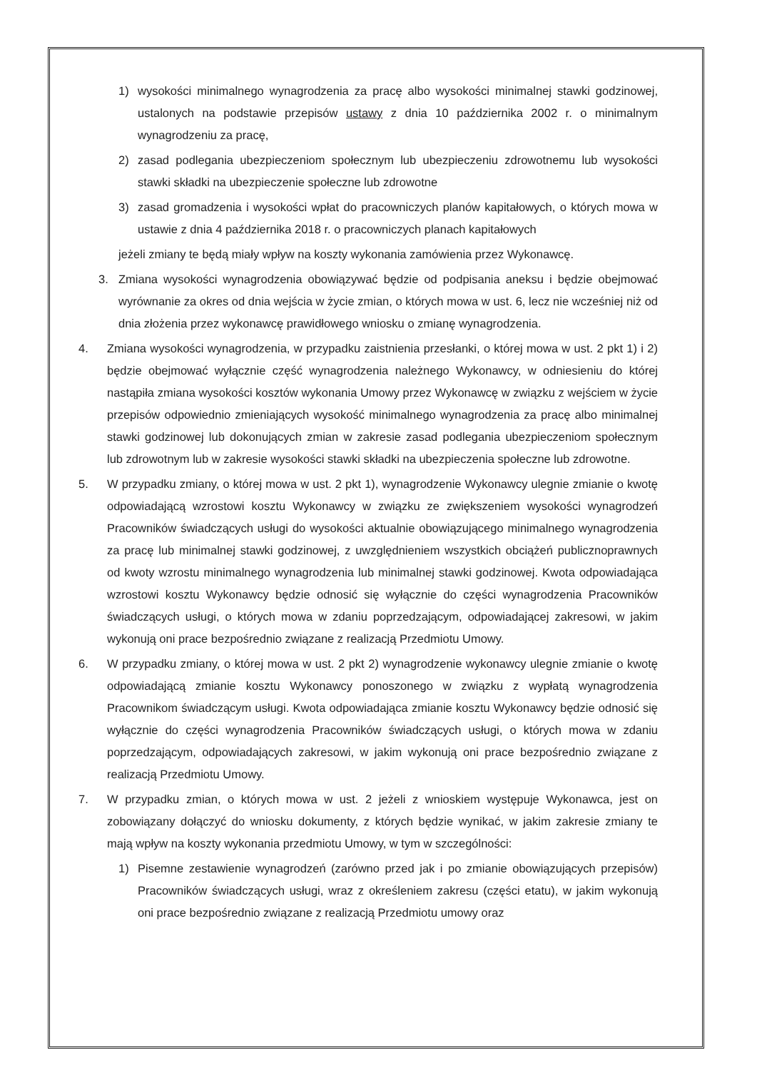1) wysokości minimalnego wynagrodzenia za pracę albo wysokości minimalnej stawki godzinowej, ustalonych na podstawie przepisów ustawy z dnia 10 października 2002 r. o minimalnym wynagrodzeniu za pracę,
2) zasad podlegania ubezpieczeniom społecznym lub ubezpieczeniu zdrowotnemu lub wysokości stawki składki na ubezpieczenie społeczne lub zdrowotne
3) zasad gromadzenia i wysokości wpłat do pracowniczych planów kapitałowych, o których mowa w ustawie z dnia 4 października 2018 r. o pracowniczych planach kapitałowych
jeżeli zmiany te będą miały wpływ na koszty wykonania zamówienia przez Wykonawcę.
3. Zmiana wysokości wynagrodzenia obowiązywać będzie od podpisania aneksu i będzie obejmować wyrównanie za okres od dnia wejścia w życie zmian, o których mowa w ust. 6, lecz nie wcześniej niż od dnia złożenia przez wykonawcę prawidłowego wniosku o zmianę wynagrodzenia.
4. Zmiana wysokości wynagrodzenia, w przypadku zaistnienia przesłanki, o której mowa w ust. 2 pkt 1) i 2) będzie obejmować wyłącznie część wynagrodzenia należnego Wykonawcy, w odniesieniu do której nastąpiła zmiana wysokości kosztów wykonania Umowy przez Wykonawcę w związku z wejściem w życie przepisów odpowiednio zmieniających wysokość minimalnego wynagrodzenia za pracę albo minimalnej stawki godzinowej lub dokonujących zmian w zakresie zasad podlegania ubezpieczeniom społecznym lub zdrowotnym lub w zakresie wysokości stawki składki na ubezpieczenia społeczne lub zdrowotne.
5. W przypadku zmiany, o której mowa w ust. 2 pkt 1), wynagrodzenie Wykonawcy ulegnie zmianie o kwotę odpowiadającą wzrostowi kosztu Wykonawcy w związku ze zwiększeniem wysokości wynagrodzeń Pracowników świadczących usługi do wysokości aktualnie obowiązującego minimalnego wynagrodzenia za pracę lub minimalnej stawki godzinowej, z uwzględnieniem wszystkich obciążeń publicznoprawnych od kwoty wzrostu minimalnego wynagrodzenia lub minimalnej stawki godzinowej. Kwota odpowiadająca wzrostowi kosztu Wykonawcy będzie odnosić się wyłącznie do części wynagrodzenia Pracowników świadczących usługi, o których mowa w zdaniu poprzedzającym, odpowiadającej zakresowi, w jakim wykonują oni prace bezpośrednio związane z realizacją Przedmiotu Umowy.
6. W przypadku zmiany, o której mowa w ust. 2 pkt 2) wynagrodzenie wykonawcy ulegnie zmianie o kwotę odpowiadającą zmianie kosztu Wykonawcy ponoszonego w związku z wypłatą wynagrodzenia Pracownikom świadczącym usługi. Kwota odpowiadająca zmianie kosztu Wykonawcy będzie odnosić się wyłącznie do części wynagrodzenia Pracowników świadczących usługi, o których mowa w zdaniu poprzedzającym, odpowiadających zakresowi, w jakim wykonują oni prace bezpośrednio związane z realizacją Przedmiotu Umowy.
7. W przypadku zmian, o których mowa w ust. 2 jeżeli z wnioskiem występuje Wykonawca, jest on zobowiązany dołączyć do wniosku dokumenty, z których będzie wynikać, w jakim zakresie zmiany te mają wpływ na koszty wykonania przedmiotu Umowy, w tym w szczególności:
1) Pisemne zestawienie wynagrodzeń (zarówno przed jak i po zmianie obowiązujących przepisów) Pracowników świadczących usługi, wraz z określeniem zakresu (części etatu), w jakim wykonują oni prace bezpośrednio związane z realizacją Przedmiotu umowy oraz